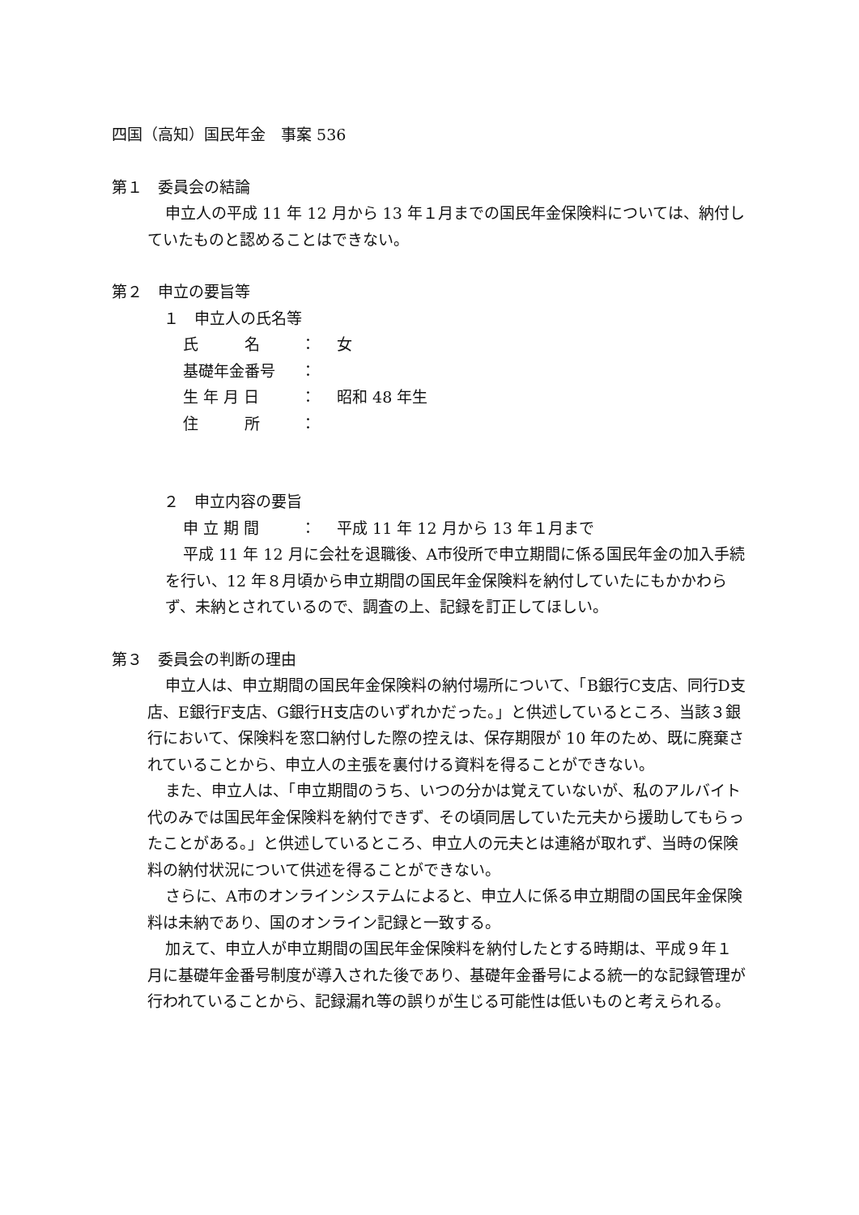四国（高知）国民年金　事案 536
第１　委員会の結論
申立人の平成 11 年 12 月から 13 年１月までの国民年金保険料については、納付していたものと認めることはできない。
第２　申立の要旨等
１　申立人の氏名等
氏　　　名 ： 女
基礎年金番号 ：
生 年 月 日 ： 昭和 48 年生
住　　　所 ：
２　申立内容の要旨
申 立 期 間 ： 平成 11 年 12 月から 13 年１月まで
平成 11 年 12 月に会社を退職後、A市役所で申立期間に係る国民年金の加入手続を行い、12 年８月頃から申立期間の国民年金保険料を納付していたにもかかわらず、未納とされているので、調査の上、記録を訂正してほしい。
第３　委員会の判断の理由
申立人は、申立期間の国民年金保険料の納付場所について、「B銀行C支店、同行D支店、E銀行F支店、G銀行H支店のいずれかだった。」と供述しているところ、当該３銀行において、保険料を窓口納付した際の控えは、保存期限が 10 年のため、既に廃棄されていることから、申立人の主張を裏付ける資料を得ることができない。
また、申立人は、「申立期間のうち、いつの分かは覚えていないが、私のアルバイト代のみでは国民年金保険料を納付できず、その頃同居していた元夫から援助してもらったことがある。」と供述しているところ、申立人の元夫とは連絡が取れず、当時の保険料の納付状況について供述を得ることができない。
さらに、A市のオンラインシステムによると、申立人に係る申立期間の国民年金保険料は未納であり、国のオンライン記録と一致する。
加えて、申立人が申立期間の国民年金保険料を納付したとする時期は、平成９年１月に基礎年金番号制度が導入された後であり、基礎年金番号による統一的な記録管理が行われていることから、記録漏れ等の誤りが生じる可能性は低いものと考えられる。